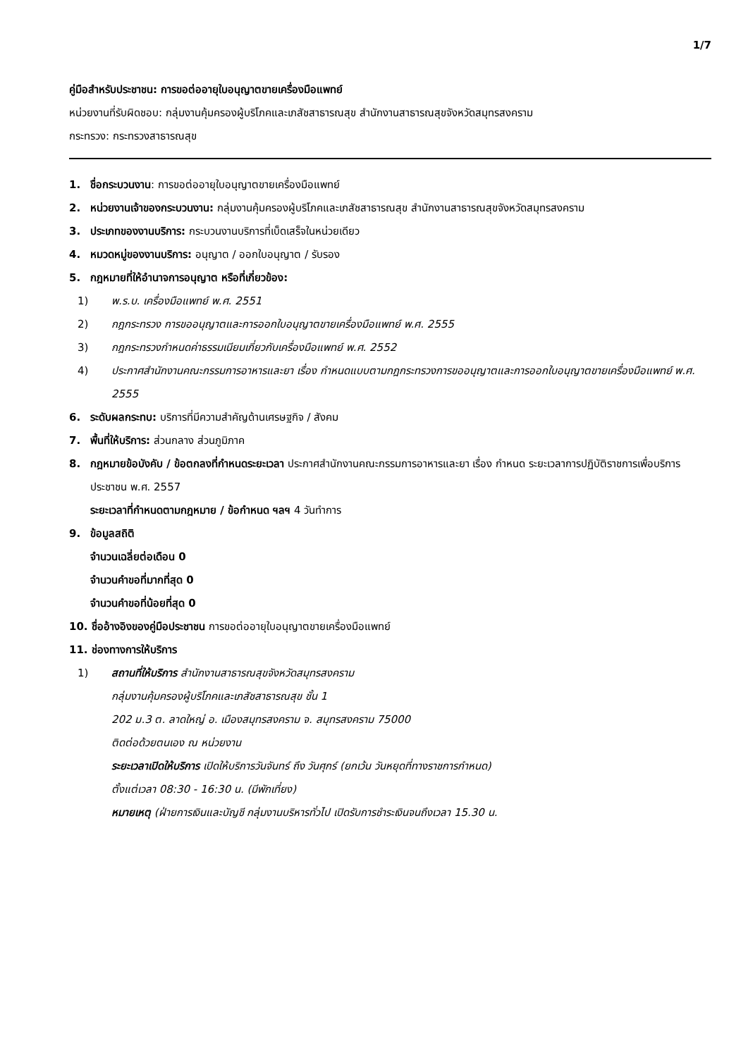1/7
คู่มือสำหรับประชาชน: การขอต่ออายุใบอนุญาตขายเครื่องมือแพทย์
หน่วยงานที่รับผิดชอบ: กลุ่มงานคุ้มครองผู้บริโภคและเภสัชสาธารณสุข สำนักงานสาธารณสุขจังหวัดสมุทรสงคราม
กระทรวง: กระทรวงสาธารณสุข
1. ชื่อกระบวนงาน: การขอต่ออายุใบอนุญาตขายเครื่องมือแพทย์
2. หน่วยงานเจ้าของกระบวนงาน: กลุ่มงานคุ้มครองผู้บริโภคและเภสัชสาธารณสุข สำนักงานสาธารณสุขจังหวัดสมุทรสงคราม
3. ประเภทของงานบริการ: กระบวนงานบริการที่เบ็ดเสร็จในหน่วยเดียว
4. หมวดหมู่ของงานบริการ: อนุญาต / ออกใบอนุญาต / รับรอง
5. กฎหมายที่ให้อำนาจการอนุญาต หรือที่เกี่ยวข้อง:
1) พ.ร.บ. เครื่องมือแพทย์ พ.ศ. 2551
2) กฎกระทรวง การขออนุญาตและการออกใบอนุญาตขายเครื่องมือแพทย์ พ.ศ. 2555
3) กฎกระทรวงกำหนดค่าธรรมเนียมเกี่ยวกับเครื่องมือแพทย์ พ.ศ. 2552
4) ประกาศสำนักงานคณะกรรมการอาหารและยา เรื่อง กำหนดแบบตามกฎกระทรวงการขออนุญาตและการออกใบอนุญาตขายเครื่องมือแพทย์ พ.ศ. 2555
6. ระดับผลกระทบ: บริการที่มีความสำคัญด้านเศรษฐกิจ / สังคม
7. พื้นที่ให้บริการ: ส่วนกลาง ส่วนภูมิภาค
8. กฎหมายข้อบังคับ / ข้อตกลงที่กำหนดระยะเวลา ประกาศสำนักงานคณะกรรมการอาหารและยา เรื่อง กำหนด ระยะเวลาการปฏิบัติราชการเพื่อบริการประชาชน พ.ศ. 2557
ระยะเวลาที่กำหนดตามกฎหมาย / ข้อกำหนด ฯลฯ 4 วันทำการ
9. ข้อมูลสถิติ
จำนวนเฉลี่ยต่อเดือน 0
จำนวนคำขอที่มากที่สุด 0
จำนวนคำขอที่น้อยที่สุด 0
10. ชื่ออ้างอิงของคู่มือประชาชน การขอต่ออายุใบอนุญาตขายเครื่องมือแพทย์
11. ช่องทางการให้บริการ
1) สถานที่ให้บริการ สำนักงานสาธารณสุขจังหวัดสมุทรสงคราม
กลุ่มงานคุ้มครองผู้บริโภคและเภสัชสาธารณสุข ชั้น 1
202 ม.3 ต. ลาดใหญ่ อ. เมืองสมุทรสงคราม จ. สมุทรสงคราม 75000
ติดต่อด้วยตนเอง ณ หน่วยงาน
ระยะเวลาเปิดให้บริการ เปิดให้บริการวันจันทร์ ถึง วันศุกร์ (ยกเว้น วันหยุดที่ทางราชการกำหนด)
ตั้งแต่เวลา 08:30 - 16:30 น. (มีพักเที่ยง)
หมายเหตุ (ฝ่ายการเงินและบัญชี กลุ่มงานบริหารทั่วไป เปิดรับการชำระเงินจนถึงเวลา 15.30 น.